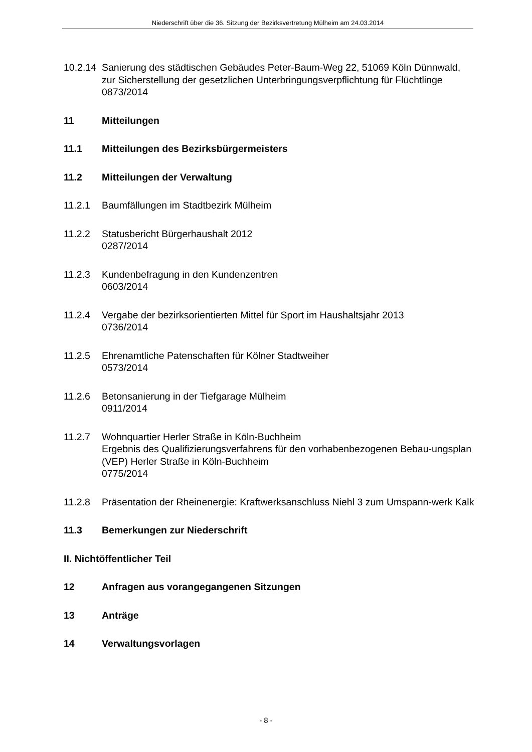Niederschrift über die 36. Sitzung der Bezirksvertretung Mülheim am 24.03.2014
10.2.14
Sanierung des städtischen Gebäudes Peter-Baum-Weg 22, 51069 Köln Dünnwald, zur Sicherstellung der gesetzlichen Unterbringungsverpflichtung für Flüchtlinge
0873/2014
11 Mitteilungen
11.1 Mitteilungen des Bezirksbürgermeisters
11.2 Mitteilungen der Verwaltung
11.2.1 Baumfällungen im Stadtbezirk Mülheim
11.2.2 Statusbericht Bürgerhaushalt 2012
0287/2014
11.2.3 Kundenbefragung in den Kundenzentren
0603/2014
11.2.4 Vergabe der bezirksorientierten Mittel für Sport im Haushaltsjahr 2013
0736/2014
11.2.5 Ehrenamtliche Patenschaften für Kölner Stadtweiher
0573/2014
11.2.6 Betonsanierung in der Tiefgarage Mülheim
0911/2014
11.2.7 Wohnquartier Herler Straße in Köln-Buchheim
Ergebnis des Qualifizierungsverfahrens für den vorhabenbezogenen Bebau-ungsplan (VEP) Herler Straße in Köln-Buchheim
0775/2014
11.2.8 Präsentation der Rheinenergie: Kraftwerksanschluss Niehl 3 zum Umspann-werk Kalk
11.3 Bemerkungen zur Niederschrift
II. Nichtöffentlicher Teil
12 Anfragen aus vorangegangenen Sitzungen
13 Anträge
14 Verwaltungsvorlagen
- 8 -